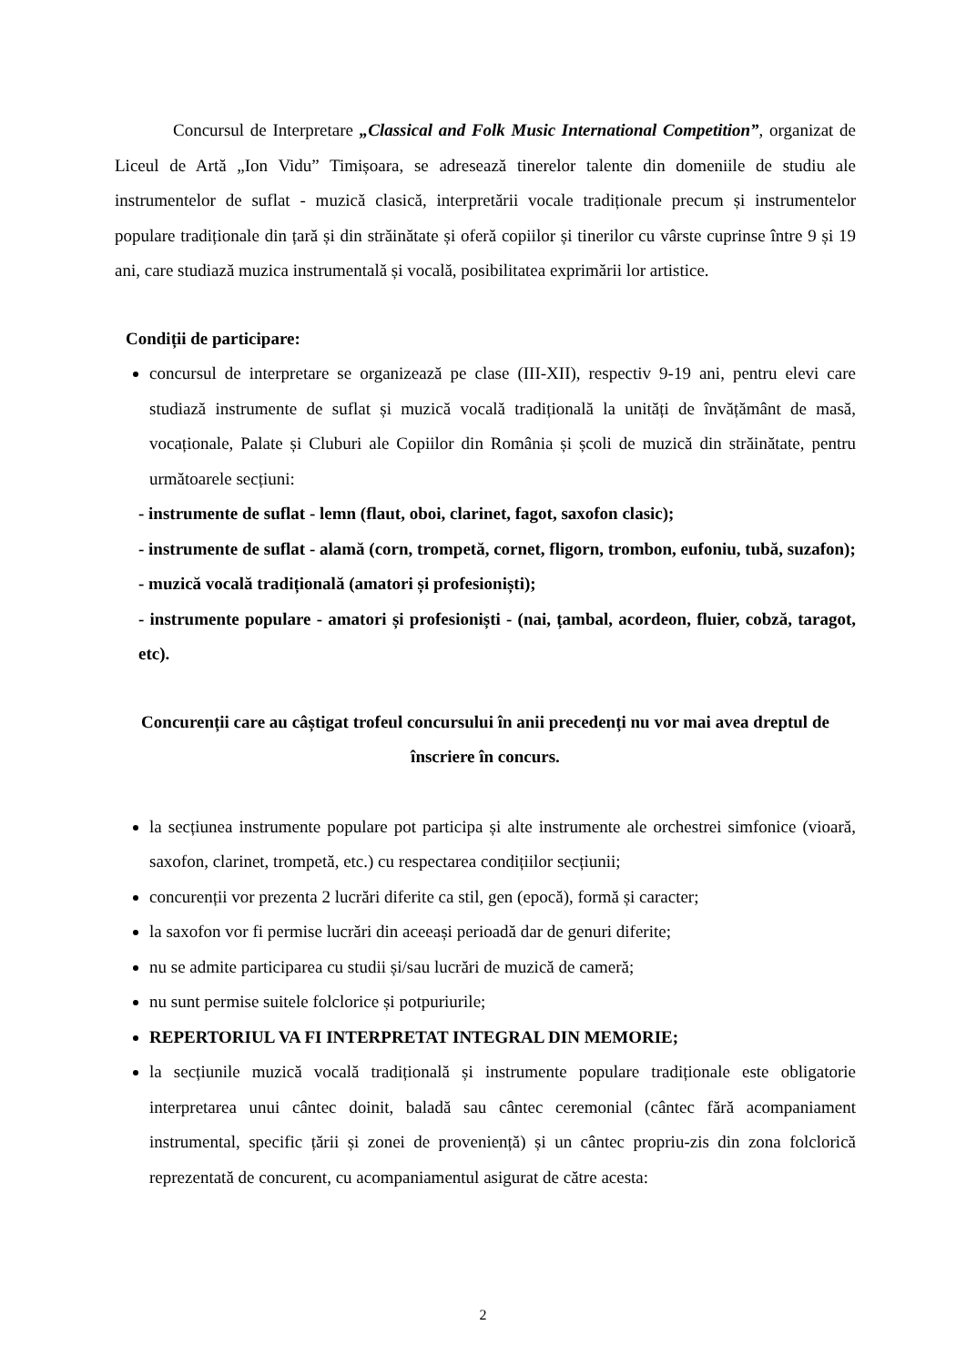Concursul de Interpretare „Classical and Folk Music International Competition”, organizat de Liceul de Artă „Ion Vidu” Timișoara, se adresează tinerelor talente din domeniile de studiu ale instrumentelor de suflat - muzică clasică, interpretării vocale tradiționale precum și instrumentelor populare tradiționale din țară și din străinătate și oferă copiilor și tinerilor cu vârste cuprinse între 9 și 19 ani, care studiază muzica instrumentală și vocală, posibilitatea exprimării lor artistice.
Condiții de participare:
concursul de interpretare se organizează pe clase (III-XII), respectiv 9-19 ani, pentru elevi care studiază instrumente de suflat și muzică vocală tradițională la unități de învățământ de masă, vocaționale, Palate și Cluburi ale Copiilor din România și școli de muzică din străinătate, pentru următoarele secțiuni:
- instrumente de suflat - lemn (flaut, oboi, clarinet, fagot, saxofon clasic);
- instrumente de suflat - alamă (corn, trompetă, cornet, fligorn, trombon, eufoniu, tubă, suzafon);
- muzică vocală tradițională (amatori și profesioniști);
- instrumente populare - amatori și profesioniști - (nai, țambal, acordeon, fluier, cobză, taragot, etc).
Concurenții care au câștigat trofeul concursului în anii precedenți nu vor mai avea dreptul de înscriere în concurs.
la secțiunea instrumente populare pot participa și alte instrumente ale orchestrei simfonice (vioară, saxofon, clarinet, trompetă, etc.) cu respectarea condițiilor secțiunii;
concurenții vor prezenta 2 lucrări diferite ca stil, gen (epocă), formă și caracter;
la saxofon vor fi permise lucrări din aceeași perioadă dar de genuri diferite;
nu se admite participarea cu studii și/sau lucrări de muzică de cameră;
nu sunt permise suitele folclorice și potpuriurile;
REPERTORIUL VA FI INTERPRETAT INTEGRAL DIN MEMORIE;
la secțiunile muzică vocală tradițională și instrumente populare tradiționale este obligatorie interpretarea unui cântec doinit, baladă sau cântec ceremonial (cântec fără acompaniament instrumental, specific țării și zonei de proveniență) și un cântec propriu-zis din zona folclorică reprezentată de concurent, cu acompaniamentul asigurat de către acesta:
2